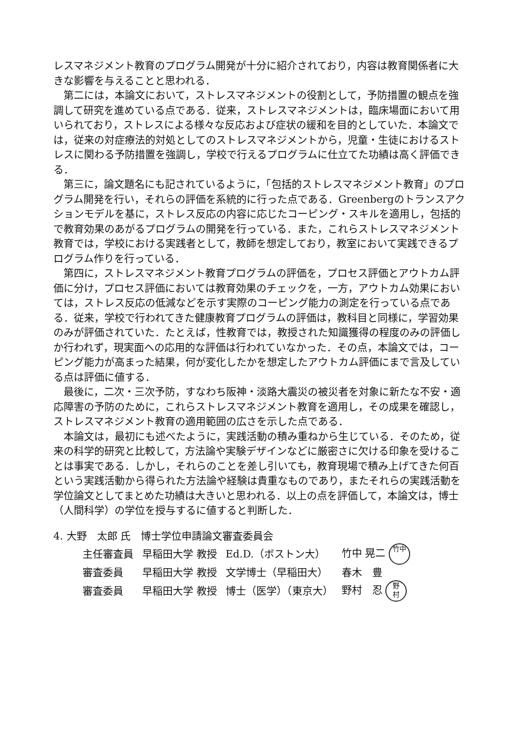レスマネジメント教育のプログラム開発が十分に紹介されており，内容は教育関係者に大きな影響を与えることと思われる．
第二には，本論文において，ストレスマネジメントの役割として，予防措置の観点を強調して研究を進めている点である．従来，ストレスマネジメントは，臨床場面において用いられており，ストレスによる様々な反応および症状の緩和を目的としていた．本論文では，従来の対症療法的対処としてのストレスマネジメントから，児童・生徒におけるストレスに関わる予防措置を強調し，学校で行えるプログラムに仕立てた功績は高く評価できる．
第三に，論文題名にも記されているように，「包括的ストレスマネジメント教育」のプログラム開発を行い，それらの評価を系統的に行った点である．Greenbergのトランスアクションモデルを基に，ストレス反応の内容に応じたコーピング・スキルを適用し，包括的で教育効果のあがるプログラムの開発を行っている．また，これらストレスマネジメント教育では，学校における実践者として，教師を想定しており，教室において実践できるプログラム作りを行っている．
第四に，ストレスマネジメント教育プログラムの評価を，プロセス評価とアウトカム評価に分け，プロセス評価においては教育効果のチェックを，一方，アウトカム効果においては，ストレス反応の低減などを示す実際のコーピング能力の測定を行っている点である．従来，学校で行われてきた健康教育プログラムの評価は，教科目と同様に，学習効果のみが評価されていた．たとえば，性教育では，教授された知識獲得の程度のみの評価しか行われず，現実面への応用的な評価は行われていなかった．その点，本論文では，コーピング能力が高まった結果，何が変化したかを想定したアウトカム評価にまで言及している点は評価に値する．
最後に，二次・三次予防，すなわち阪神・淡路大震災の被災者を対象に新たな不安・適応障害の予防のために，これらストレスマネジメント教育を適用し，その成果を確認し，ストレスマネジメント教育の適用範囲の広さを示した点である．
本論文は，最初にも述べたように，実践活動の積み重ねから生じている．そのため，従来の科学的研究と比較して，方法論や実験デザインなどに厳密さに欠ける印象を受けることは事実である．しかし，それらのことを差し引いても，教育現場で積み上げてきた何百という実践活動から得られた方法論や経験は貴重なものであり，またそれらの実践活動を学位論文としてまとめた功績は大きいと思われる．以上の点を評価して，本論文は，博士（人間科学）の学位を授与するに値すると判断した．
4. 大野　太郎 氏　博士学位申請論文審査委員会
| 主任審査員 | 早稲田大学 教授 | Ed.D.（ボストン大） | 竹中 晃二 竹中 |
| 審査委員 | 早稲田大学 教授 | 文学博士（早稲田大） | 春木 豊 |
| 審査委員 | 早稲田大学 教授 | 博士（医学）（東京大） | 野村 忍 野 村 |